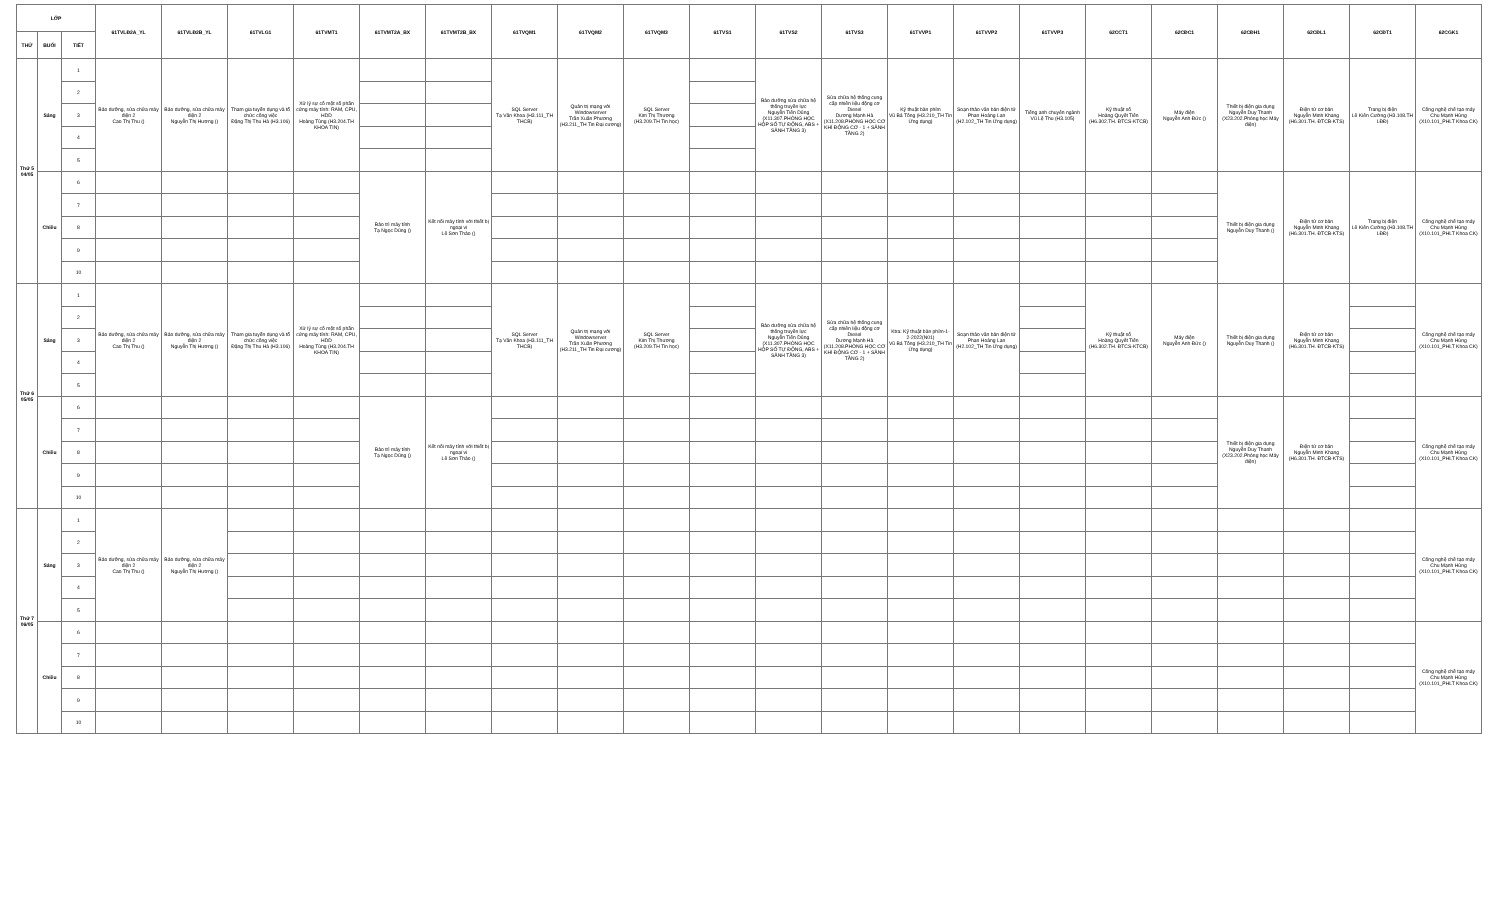| LỚP | | | 61TVLĐ2A_YL | 61TVLĐ2B_YL | 61TVLG1 | 61TVMT1 | 61TVMT2A_BX | 61TVMT2B_BX | 61TVQM1 | 61TVQM2 | 61TVQM3 | 61TVS1 | 61TVS2 | 61TVS3 | 61TVVP1 | 61TVVP2 | 61TVVP3 | 62CCT1 | 62CĐC1 | 62CĐH1 | 62CĐL1 | 62CĐT1 | 62CGK1 |
| --- | --- | --- | --- | --- | --- | --- | --- | --- | --- | --- | --- | --- | --- | --- | --- | --- | --- | --- | --- | --- | --- | --- | --- |
| THỨ | BUỔI | TIẾT | | | | | | | | | | | | | | | | | | | | | |
| Thứ 5 04/05 | Sáng | 1 | Bảo dưỡng, sửa chữa máy điện 2 Cao Thị Thu () | Bảo dưỡng, sửa chữa máy điện 2 Nguyễn Thị Hương () | Tham gia tuyển dụng và tổ chức công việc Đặng Thị Thu Hà (H3.106) | Xử lý sự cố một số phần cứng máy tính: RAM, CPU, HDD Hoàng Tùng (H3.204.TH KHOA TIN) | | | SQL Server Tạ Văn Khoa (H3.111_TH THCB) | Quản trị mạng với Windowserver Trần Xuân Phương (H3.211_TH Tin Đại cương) | SQL Server Kim Thị Thương (H3.209.TH Tin học) | | Bảo dưỡng sửa chữa hệ thống truyền lực Nguyễn Tiến Dũng (X11.307.PHÒNG HỌC HỘP SỐ TỰ ĐỘNG, ABS + SẢNH TẦNG 3) | Sửa chữa hệ thống cung cấp nhiên liệu động cơ Diesel Dương Mạnh Hà (X11.208.PHÒNG HỌC CƠ KHÍ ĐỘNG CƠ - 1 + SẢNH TẦNG 2) | Kỹ thuật bàn phím Vũ Bá Tông (H3.210_TH Tin Ứng dụng) | Soạn thảo văn bản điện tử Phan Hoàng Lan (H2.102_TH Tin Ứng dụng) | Tiếng anh chuyên ngành Vũ Lệ Thu (H3.105) | Kỹ thuật số Hoàng Quyết Tiến (H6.302.TH. ĐTCS-KTCB) | Máy điện Nguyễn Anh Đức () | Thiết bị điện gia dụng Nguyễn Duy Thanh (X23.202.Phòng học Máy điện) | Điện tử cơ bản Nguyễn Minh Khang (H6.301.TH. ĐTCB-KTS) | Trang bị điện Lê Kiên Cường (H3.108.TH LĐĐ) | Công nghệ chế tạo máy Chu Mạnh Hùng (X10.101_PHLT Khoa CK) |
| | | 2 | | | | | | | | | | | | | | | | | | | | | |
| | | 3 | | | | | | | | | | | | | | | | | | | | | |
| | | 4 | | | | | | | | | | | | | | | | | | | | | |
| | | 5 | | | | | | | | | | | | | | | | | | | | | |
| | Chiều | 6 | | | | | Bảo trì máy tính Tạ Ngọc Dũng () | Kết nối máy tính với thiết bị ngoại vi Lê Sơn Thảo () | | | | | | | | | | | | Thiết bị điện gia dụng Nguyễn Duy Thanh () | Điện tử cơ bản Nguyễn Minh Khang (H6.301.TH. ĐTCB-KTS) | Trang bị điện Lê Kiên Cường (H3.108.TH LĐĐ) | Công nghệ chế tạo máy Chu Mạnh Hùng (X10.101_PHLT Khoa CK) |
| | | 7 | | | | | | | | | | | | | | | | | | | | | |
| | | 8 | | | | | | | | | | | | | | | | | | | | | |
| | | 9 | | | | | | | | | | | | | | | | | | | | | |
| | | 10 | | | | | | | | | | | | | | | | | | | | | |
| Thứ 6 05/05 | Sáng | 1 | Bảo dưỡng, sửa chữa máy điện 2 Cao Thị Thu () | Bảo dưỡng, sửa chữa máy điện 2 Nguyễn Thị Hương () | Tham gia tuyển dụng và tổ chức công việc Đặng Thị Thu Hà (H3.106) | Xử lý sự cố một số phần cứng máy tính: RAM, CPU, HDD Hoàng Tùng (H3.204.TH KHOA TIN) | | | SQL Server Tạ Văn Khoa (H3.111_TH THCB) | Quản trị mạng với Windowserver Trần Xuân Phương (H3.211_TH Tin Đại cương) | SQL Server Kim Thị Thương (H3.209.TH Tin học) | | Bảo dưỡng sửa chữa hệ thống truyền lực Nguyễn Tiến Dũng (X11.307.PHÒNG HỌC HỘP SỐ TỰ ĐỘNG, ABS + SẢNH TẦNG 3) | Sửa chữa hệ thống cung cấp nhiên liệu động cơ Diesel Dương Mạnh Hà (X11.208.PHÒNG HỌC CƠ KHÍ ĐỘNG CƠ - 1 + SẢNH TẦNG 2) | Ktra: Kỹ thuật bàn phím-1-2-2022(N01) Vũ Bá Tông (H3.210_TH Tin Ứng dụng) | Soạn thảo văn bản điện tử Phan Hoàng Lan (H2.102_TH Tin Ứng dụng) | | Kỹ thuật số Hoàng Quyết Tiến (H6.302.TH. ĐTCS-KTCB) | Máy điện Nguyễn Anh Đức () | Thiết bị điện gia dụng Nguyễn Duy Thanh () | Điện tử cơ bản Nguyễn Minh Khang (H6.301.TH. ĐTCB-KTS) | | Công nghệ chế tạo máy Chu Mạnh Hùng (X10.101_PHLT Khoa CK) |
| | | 2 | | | | | | | | | | | | | | | | | | | | | |
| | | 3 | | | | | | | | | | | | | | | | | | | | | |
| | | 4 | | | | | | | | | | | | | | | | | | | | | |
| | | 5 | | | | | | | | | | | | | | | | | | | | | |
| | Chiều | 6 | | | | | Bảo trì máy tính Tạ Ngọc Dũng () | Kết nối máy tính với thiết bị ngoại vi Lê Sơn Thảo () | | | | | | | | | | | | Thiết bị điện gia dụng Nguyễn Duy Thanh (X23.202.Phòng học Máy điện) | Điện tử cơ bản Nguyễn Minh Khang (H6.301.TH. ĐTCB-KTS) | | Công nghệ chế tạo máy Chu Mạnh Hùng (X10.101_PHLT Khoa CK) |
| | | 7 | | | | | | | | | | | | | | | | | | | | | |
| | | 8 | | | | | | | | | | | | | | | | | | | | | |
| | | 9 | | | | | | | | | | | | | | | | | | | | | |
| | | 10 | | | | | | | | | | | | | | | | | | | | | |
| Thứ 7 06/05 | Sáng | 1 | Bảo dưỡng, sửa chữa máy điện 2 Cao Thị Thu () | Bảo dưỡng, sửa chữa máy điện 2 Nguyễn Thị Hương () | | | | | | | | | | | | | | | | | | | Công nghệ chế tạo máy Chu Mạnh Hùng (X10.101_PHLT Khoa CK) |
| | | 2 | | | | | | | | | | | | | | | | | | | | | |
| | | 3 | | | | | | | | | | | | | | | | | | | | | |
| | | 4 | | | | | | | | | | | | | | | | | | | | | |
| | | 5 | | | | | | | | | | | | | | | | | | | | | |
| | Chiều | 6 | | | | | | | | | | | | | | | | | | | | | Công nghệ chế tạo máy Chu Mạnh Hùng (X10.101_PHLT Khoa CK) |
| | | 7 | | | | | | | | | | | | | | | | | | | | | |
| | | 8 | | | | | | | | | | | | | | | | | | | | | |
| | | 9 | | | | | | | | | | | | | | | | | | | | | |
| | | 10 | | | | | | | | | | | | | | | | | | | | | |